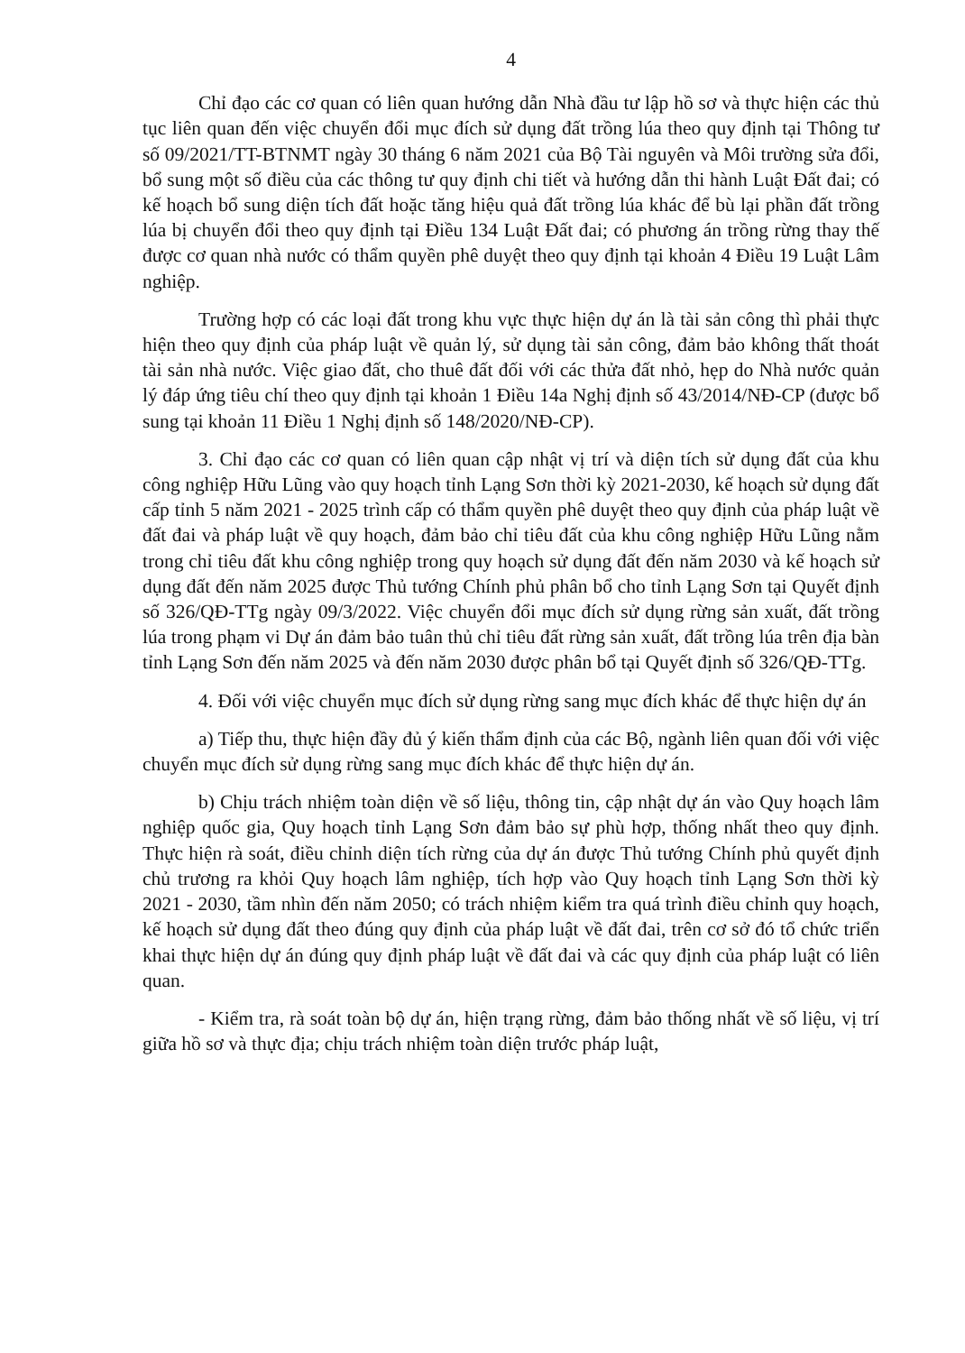4
Chỉ đạo các cơ quan có liên quan hướng dẫn Nhà đầu tư lập hồ sơ và thực hiện các thủ tục liên quan đến việc chuyển đổi mục đích sử dụng đất trồng lúa theo quy định tại Thông tư số 09/2021/TT-BTNMT ngày 30 tháng 6 năm 2021 của Bộ Tài nguyên và Môi trường sửa đổi, bổ sung một số điều của các thông tư quy định chi tiết và hướng dẫn thi hành Luật Đất đai; có kế hoạch bổ sung diện tích đất hoặc tăng hiệu quả đất trồng lúa khác để bù lại phần đất trồng lúa bị chuyển đổi theo quy định tại Điều 134 Luật Đất đai; có phương án trồng rừng thay thế được cơ quan nhà nước có thẩm quyền phê duyệt theo quy định tại khoản 4 Điều 19 Luật Lâm nghiệp.
Trường hợp có các loại đất trong khu vực thực hiện dự án là tài sản công thì phải thực hiện theo quy định của pháp luật về quản lý, sử dụng tài sản công, đảm bảo không thất thoát tài sản nhà nước. Việc giao đất, cho thuê đất đối với các thửa đất nhỏ, hẹp do Nhà nước quản lý đáp ứng tiêu chí theo quy định tại khoản 1 Điều 14a Nghị định số 43/2014/NĐ-CP (được bổ sung tại khoản 11 Điều 1 Nghị định số 148/2020/NĐ-CP).
3. Chỉ đạo các cơ quan có liên quan cập nhật vị trí và diện tích sử dụng đất của khu công nghiệp Hữu Lũng vào quy hoạch tỉnh Lạng Sơn thời kỳ 2021-2030, kế hoạch sử dụng đất cấp tỉnh 5 năm 2021 - 2025 trình cấp có thẩm quyền phê duyệt theo quy định của pháp luật về đất đai và pháp luật về quy hoạch, đảm bảo chỉ tiêu đất của khu công nghiệp Hữu Lũng nằm trong chỉ tiêu đất khu công nghiệp trong quy hoạch sử dụng đất đến năm 2030 và kế hoạch sử dụng đất đến năm 2025 được Thủ tướng Chính phủ phân bổ cho tỉnh Lạng Sơn tại Quyết định số 326/QĐ-TTg ngày 09/3/2022. Việc chuyển đổi mục đích sử dụng rừng sản xuất, đất trồng lúa trong phạm vi Dự án đảm bảo tuân thủ chỉ tiêu đất rừng sản xuất, đất trồng lúa trên địa bàn tỉnh Lạng Sơn đến năm 2025 và đến năm 2030 được phân bổ tại Quyết định số 326/QĐ-TTg.
4. Đối với việc chuyển mục đích sử dụng rừng sang mục đích khác để thực hiện dự án
a) Tiếp thu, thực hiện đầy đủ ý kiến thẩm định của các Bộ, ngành liên quan đối với việc chuyển mục đích sử dụng rừng sang mục đích khác để thực hiện dự án.
b) Chịu trách nhiệm toàn diện về số liệu, thông tin, cập nhật dự án vào Quy hoạch lâm nghiệp quốc gia, Quy hoạch tỉnh Lạng Sơn đảm bảo sự phù hợp, thống nhất theo quy định. Thực hiện rà soát, điều chỉnh diện tích rừng của dự án được Thủ tướng Chính phủ quyết định chủ trương ra khỏi Quy hoạch lâm nghiệp, tích hợp vào Quy hoạch tỉnh Lạng Sơn thời kỳ 2021 - 2030, tầm nhìn đến năm 2050; có trách nhiệm kiểm tra quá trình điều chỉnh quy hoạch, kế hoạch sử dụng đất theo đúng quy định của pháp luật về đất đai, trên cơ sở đó tổ chức triển khai thực hiện dự án đúng quy định pháp luật về đất đai và các quy định của pháp luật có liên quan.
- Kiểm tra, rà soát toàn bộ dự án, hiện trạng rừng, đảm bảo thống nhất về số liệu, vị trí giữa hồ sơ và thực địa; chịu trách nhiệm toàn diện trước pháp luật,